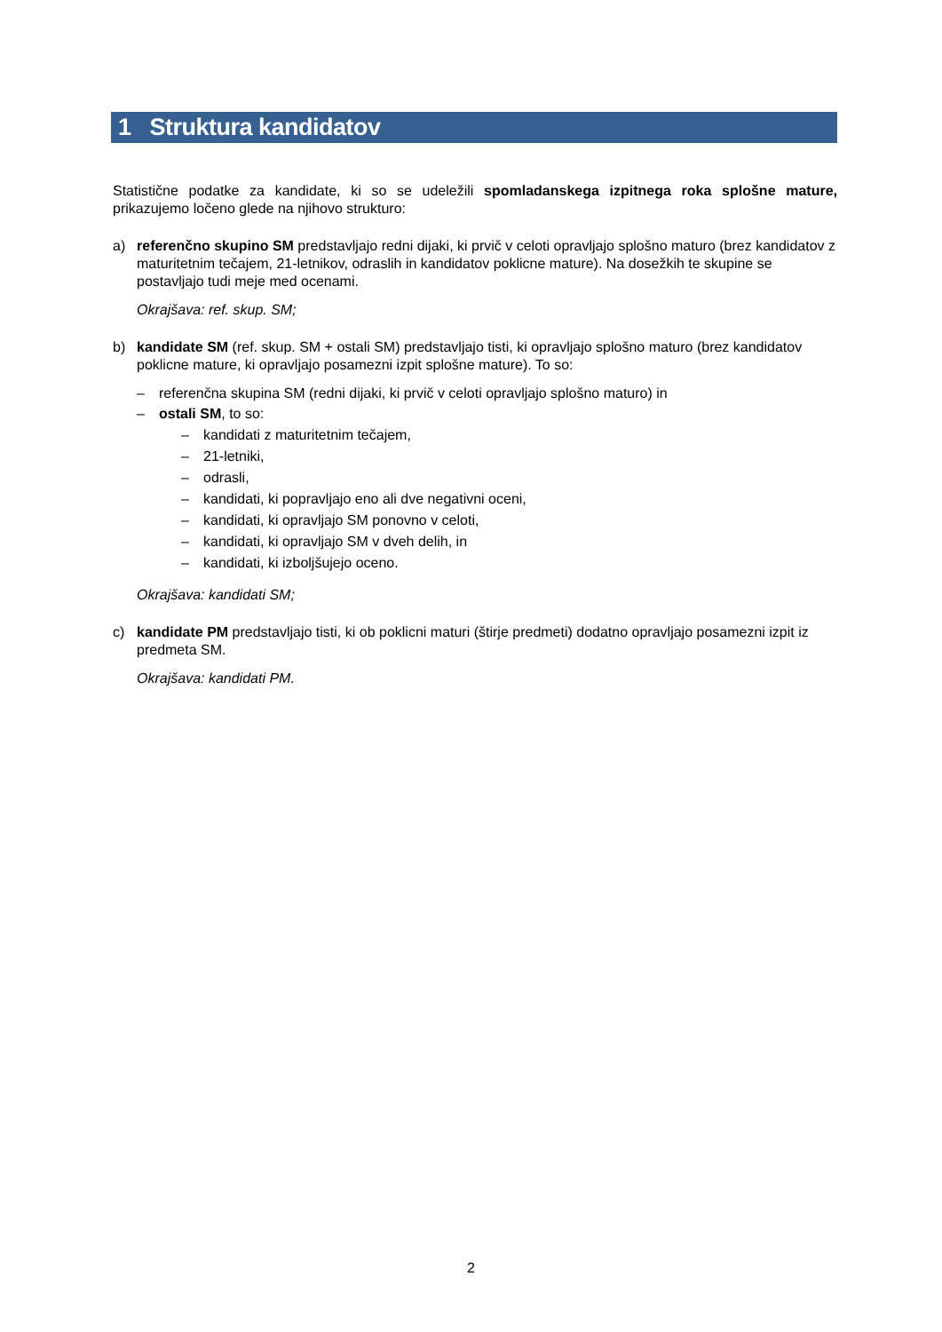1 Struktura kandidatov
Statistične podatke za kandidate, ki so se udeležili spomladanskega izpitnega roka splošne mature, prikazujemo ločeno glede na njihovo strukturo:
a) referenčno skupino SM predstavljajo redni dijaki, ki prvič v celoti opravljajo splošno maturo (brez kandidatov z maturitetnim tečajem, 21-letnikov, odraslih in kandidatov poklicne mature). Na dosežkih te skupine se postavljajo tudi meje med ocenami.
Okrajšava: ref. skup. SM;
b) kandidate SM (ref. skup. SM + ostali SM) predstavljajo tisti, ki opravljajo splošno maturo (brez kandidatov poklicne mature, ki opravljajo posamezni izpit splošne mature). To so:
– referenčna skupina SM (redni dijaki, ki prvič v celoti opravljajo splošno maturo) in
– ostali SM, to so:
– kandidati z maturitetnim tečajem,
– 21-letniki,
– odrasli,
– kandidati, ki popravljajo eno ali dve negativni oceni,
– kandidati, ki opravljajo SM ponovno v celoti,
– kandidati, ki opravljajo SM v dveh delih, in
– kandidati, ki izboljšujejo oceno.
Okrajšava: kandidati SM;
c) kandidate PM predstavljajo tisti, ki ob poklicni maturi (štirje predmeti) dodatno opravljajo posamezni izpit iz predmeta SM.
Okrajšava: kandidati PM.
2